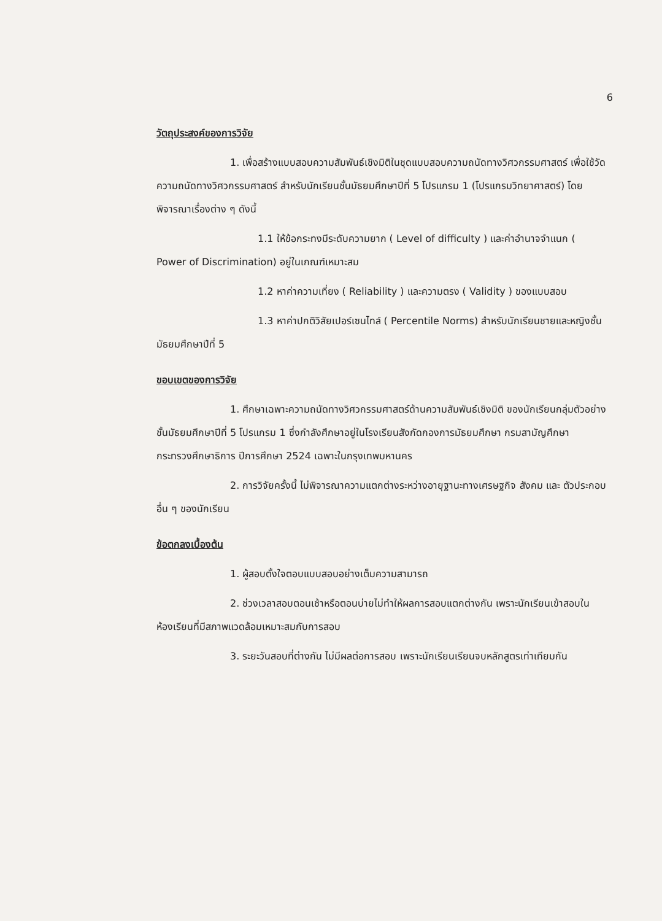6
วัตถุประสงค์ของการวิจัย
1. เพื่อสร้างแบบสอบความสัมพันธ์เชิงมิติในชุดแบบสอบความถนัดทางวิศวกรรมศาสตร์ เพื่อใช้วัดความถนัดทางวิศวกรรมศาสตร์ สำหรับนักเรียนชั้นมัธยมศึกษาปีที่ 5 โปรแกรม 1 (โปรแกรมวิทยาศาสตร์) โดย พิจารณาเรื่องต่าง ๆ ดังนี้
1.1 ให้ข้อกระทงมีระดับความยาก ( Level of difficulty ) และค่าอำนาจจำแนก ( Power of Discrimination) อยู่ในเกณฑ์เหมาะสม
1.2 หาค่าความเที่ยง ( Reliability ) และความตรง ( Validity ) ของแบบสอบ
1.3 หาค่าปกติวิสัยเปอร์เซนไทล์ ( Percentile Norms) สำหรับนักเรียนชายและหญิงชั้นมัธยมศึกษาปีที่ 5
ขอบเขตของการวิจัย
1. ศึกษาเฉพาะความถนัดทางวิศวกรรมศาสตร์ด้านความสัมพันธ์เชิงมิติ ของนักเรียนกลุ่มตัวอย่างชั้นมัธยมศึกษาปีที่ 5 โปรแกรม 1 ซึ่งกำลังศึกษาอยู่ในโรงเรียนสังกัดกองการมัธยมศึกษา กรมสามัญศึกษา กระทรวงศึกษาธิการ ปีการศึกษา 2524 เฉพาะในกรุงเทพมหานคร
2. การวิจัยครั้งนี้ ไม่พิจารณาความแตกต่างระหว่างอายุฐานะทางเศรษฐกิจ สังคม และ ตัวประกอบอื่น ๆ ของนักเรียน
ข้อตกลงเบื้องต้น
1. ผู้สอบตั้งใจตอบแบบสอบอย่างเต็มความสามารถ
2. ช่วงเวลาสอบตอนเช้าหรือตอนบ่ายไม่ทำให้ผลการสอบแตกต่างกัน เพราะนักเรียนเข้าสอบในห้องเรียนที่มีสภาพแวดล้อมเหมาะสมกับการสอบ
3. ระยะวันสอบที่ต่างกัน ไม่มีผลต่อการสอบ เพราะนักเรียนเรียนจบหลักสูตรเท่าเทียมกัน